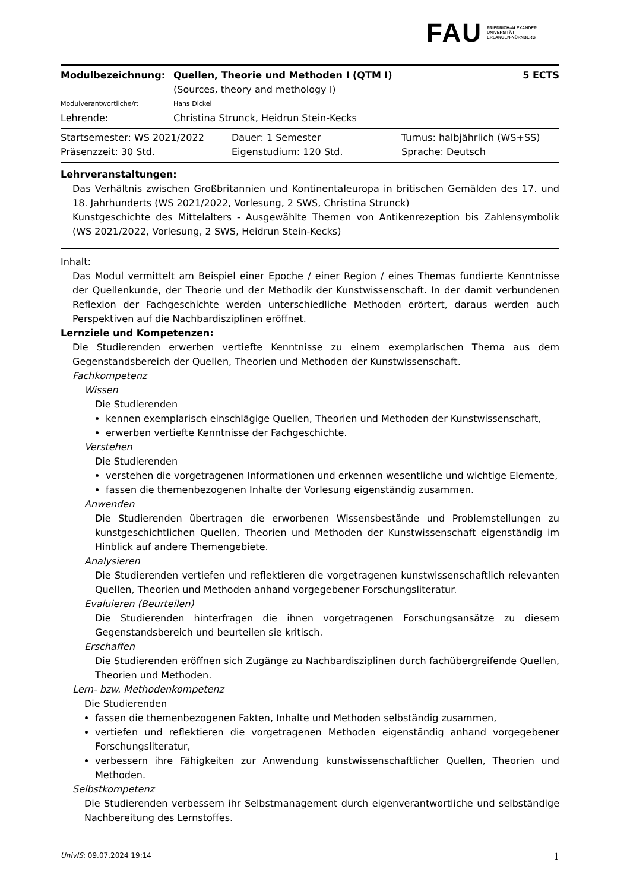FAU FRIEDRICH-ALEXANDER
UNIVERSITÄT
ERLANGEN-NÜRNBERG
| Modulbezeichnung: | Quellen, Theorie und Methoden I (QTM I) | 5 ECTS |
| | (Sources, theory and methology I) | |
| Modulverantwortliche/r: | Hans Dickel | |
| Lehrende: | Christina Strunck, Heidrun Stein-Kecks | |
| Startsemester: WS 2021/2022 | Dauer: 1 Semester | Turnus: halbjährlich (WS+SS) |
| Präsenzzeit: 30 Std. | Eigenstudium: 120 Std. | Sprache: Deutsch |
Lehrveranstaltungen:
Das Verhältnis zwischen Großbritannien und Kontinentaleuropa in britischen Gemälden des 17. und 18. Jahrhunderts (WS 2021/2022, Vorlesung, 2 SWS, Christina Strunck)
Kunstgeschichte des Mittelalters - Ausgewählte Themen von Antikenrezeption bis Zahlensymbolik (WS 2021/2022, Vorlesung, 2 SWS, Heidrun Stein-Kecks)
Inhalt:
Das Modul vermittelt am Beispiel einer Epoche / einer Region / eines Themas fundierte Kenntnisse der Quellenkunde, der Theorie und der Methodik der Kunstwissenschaft. In der damit verbundenen Reflexion der Fachgeschichte werden unterschiedliche Methoden erörtert, daraus werden auch Perspektiven auf die Nachbardisziplinen eröffnet.
Lernziele und Kompetenzen:
Die Studierenden erwerben vertiefte Kenntnisse zu einem exemplarischen Thema aus dem Gegenstandsbereich der Quellen, Theorien und Methoden der Kunstwissenschaft.
Fachkompetenz
Wissen
Die Studierenden
kennen exemplarisch einschlägige Quellen, Theorien und Methoden der Kunstwissenschaft,
erwerben vertiefte Kenntnisse der Fachgeschichte.
Verstehen
Die Studierenden
verstehen die vorgetragenen Informationen und erkennen wesentliche und wichtige Elemente,
fassen die themenbezogenen Inhalte der Vorlesung eigenständig zusammen.
Anwenden
Die Studierenden übertragen die erworbenen Wissensbestände und Problemstellungen zu kunstgeschichtlichen Quellen, Theorien und Methoden der Kunstwissenschaft eigenständig im Hinblick auf andere Themengebiete.
Analysieren
Die Studierenden vertiefen und reflektieren die vorgetragenen kunstwissenschaftlich relevanten Quellen, Theorien und Methoden anhand vorgegebener Forschungsliteratur.
Evaluieren (Beurteilen)
Die Studierenden hinterfragen die ihnen vorgetragenen Forschungsansätze zu diesem Gegenstandsbereich und beurteilen sie kritisch.
Erschaffen
Die Studierenden eröffnen sich Zugänge zu Nachbardisziplinen durch fachübergreifende Quellen, Theorien und Methoden.
Lern- bzw. Methodenkompetenz
Die Studierenden
fassen die themenbezogenen Fakten, Inhalte und Methoden selbständig zusammen,
vertiefen und reflektieren die vorgetragenen Methoden eigenständig anhand vorgegebener Forschungsliteratur,
verbessern ihre Fähigkeiten zur Anwendung kunstwissenschaftlicher Quellen, Theorien und Methoden.
Selbstkompetenz
Die Studierenden verbessern ihr Selbstmanagement durch eigenverantwortliche und selbständige Nachbereitung des Lernstoffes.
UnivIS: 09.07.2024 19:14 1